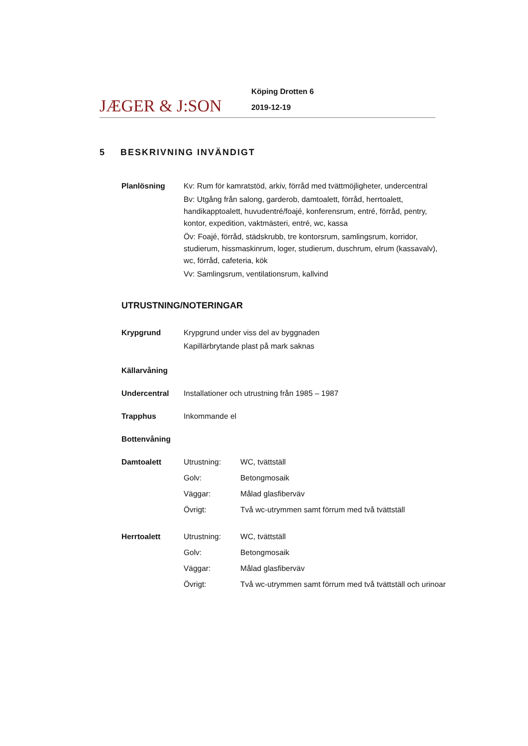JÆGER & J:SON
Köping Drotten 6
2019-12-19
5 BESKRIVNING INVÄNDIGT
Planlösning Kv: Rum för kamratstöd, arkiv, förråd med tvättmöjligheter, undercentral
Bv: Utgång från salong, garderob, damtoalett, förråd, herrtoalett, handikapptoalett, huvudentré/foajé, konferensrum, entré, förråd, pentry, kontor, expedition, vaktmästeri, entré, wc, kassa
Öv: Foajé, förråd, städskrubb, tre kontorsrum, samlingsrum, korridor, studierum, hissmaskinrum, loger, studierum, duschrum, elrum (kassavalv), wc, förråd, cafeteria, kök
Vv: Samlingsrum, ventilationsrum, kallvind
UTRUSTNING/NOTERINGAR
Krypgrund Krypgrund under viss del av byggnaden
Kapillärbrytande plast på mark saknas
Källarvåning
Undercentral Installationer och utrustning från 1985 – 1987
Trapphus Inkommande el
Bottenvåning
Damtoalett Utrustning: WC, tvättställ
Golv: Betongmosaik
Väggar: Målad glasfiberväv
Övrigt: Två wc-utrymmen samt förrum med två tvättställ
Herrtoalett Utrustning: WC, tvättställ
Golv: Betongmosaik
Väggar: Målad glasfiberväv
Övrigt: Två wc-utrymmen samt förrum med två tvättställ och urinoar